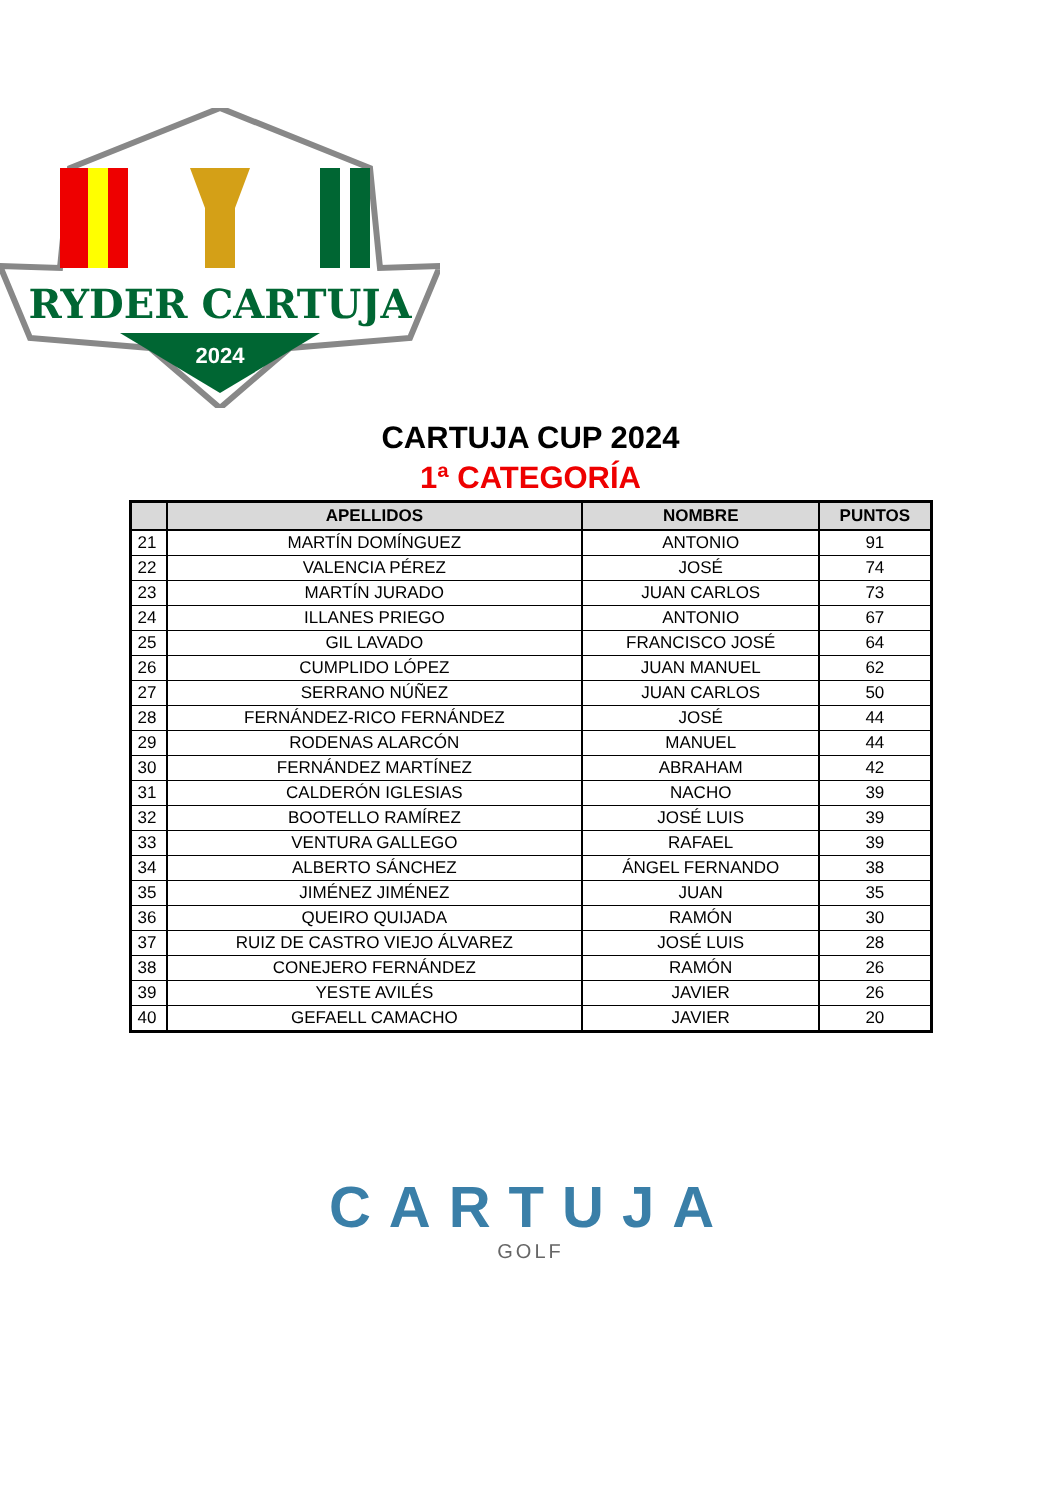RYDER CARTUJA
2024
CARTUJA CUP 2024
1ª CATEGORÍA
| | APELLIDOS | NOMBRE | PUNTOS |
| --- | --- | --- | --- |
| 21 | MARTÍN DOMÍNGUEZ | ANTONIO | 91 |
| 22 | VALENCIA PÉREZ | JOSÉ | 74 |
| 23 | MARTÍN JURADO | JUAN CARLOS | 73 |
| 24 | ILLANES PRIEGO | ANTONIO | 67 |
| 25 | GIL LAVADO | FRANCISCO JOSÉ | 64 |
| 26 | CUMPLIDO LÓPEZ | JUAN MANUEL | 62 |
| 27 | SERRANO NÚÑEZ | JUAN CARLOS | 50 |
| 28 | FERNÁNDEZ-RICO FERNÁNDEZ | JOSÉ | 44 |
| 29 | RODENAS ALARCÓN | MANUEL | 44 |
| 30 | FERNÁNDEZ MARTÍNEZ | ABRAHAM | 42 |
| 31 | CALDERÓN IGLESIAS | NACHO | 39 |
| 32 | BOOTELLO RAMÍREZ | JOSÉ LUIS | 39 |
| 33 | VENTURA GALLEGO | RAFAEL | 39 |
| 34 | ALBERTO SÁNCHEZ | ÁNGEL FERNANDO | 38 |
| 35 | JIMÉNEZ JIMÉNEZ | JUAN | 35 |
| 36 | QUEIRO QUIJADA | RAMÓN | 30 |
| 37 | RUIZ DE CASTRO VIEJO ÁLVAREZ | JOSÉ LUIS | 28 |
| 38 | CONEJERO FERNÁNDEZ | RAMÓN | 26 |
| 39 | YESTE AVILÉS | JAVIER | 26 |
| 40 | GEFAELL CAMACHO | JAVIER | 20 |
CARTUJA
GOLF